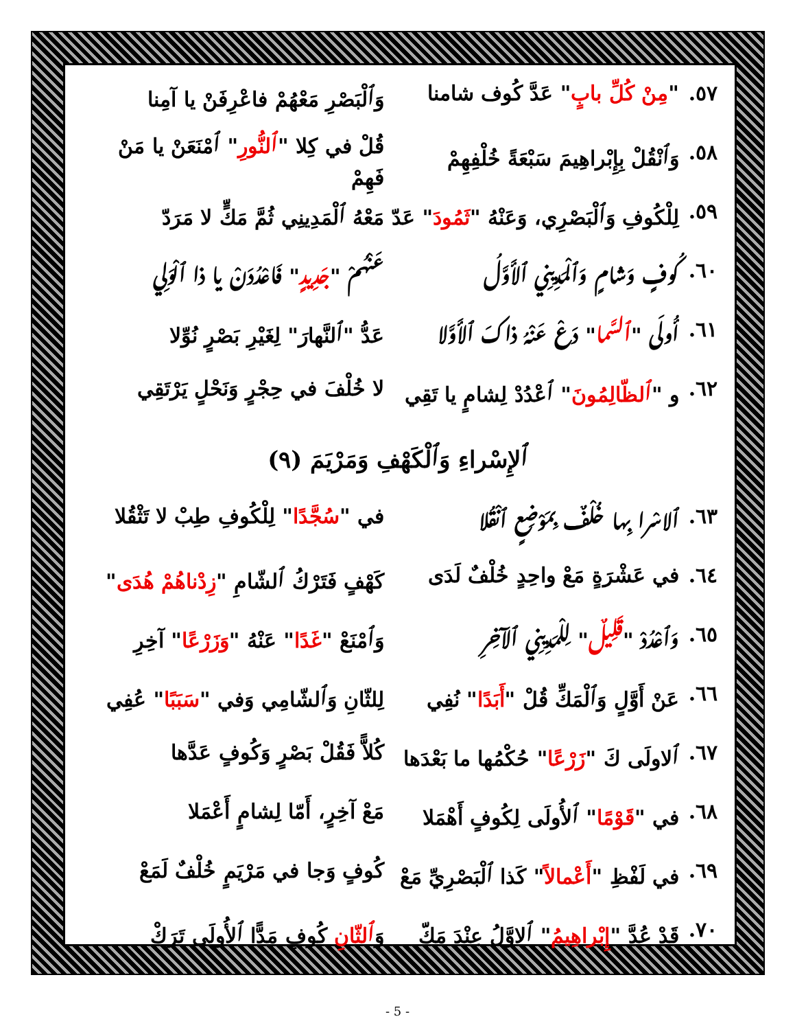٥٧. "مِنْ كُلِّ بابٍ" عَدَّ كُوف شامنا وَٱلْبَصْرِ مَعْهُمْ فاعْرِفَنْ يا آمِنا
٥٨. وَٱنْقُلْ بِإِبْراهِيمَ سَبْعَةً خُلْفِهِمْ قُلْ في كِلا "ٱلنُّورِ" ٱمْنَعَنْ يا مَنْ فَهِمْ
٥٩. لِلْكُوفِ وَٱلْبَصْرِي، وَعَنْهُ "ثَمُودَ" عَدّ مَعْهُ ٱلْمَدِينِي ثُمَّ مَكٍّ لا مَرَدّ
٦٠. كُوفٍ وَشامٍ وَٱلْمَدِينِي ٱلأَوَّلُ عَنْهُمْ "جَدِيدٍ" فَاعْدُدَنْ يا ذا ٱلْوَلِي
٦١. أُولَى "ٱلسَّما" دَعْ عَنْهُ ذاكَ ٱلأَوَّلا عَدُّ "ٱلنَّهارَ" لِغَيْرِ بَصْرٍ نُوِّلا
٦٢. و "ٱلظّالِمُونَ" ٱعْدُدْ لِشامٍ يا تَقِي لا خُلْفَ في حِجْرٍ وَنَحْلٍ يَرْتَقِي
ٱلإِسْراءِ وَٱلْكَهْفِ وَمَرْيَمَ (٩)
٦٣. ٱلاسْرا بِها خُلْفٌ بِمَوْضِعٍ ٱنْقُلا في "سُجَّدًا" لِلْكُوفِ طِبْ لا تَثْقُلا
٦٤. في عَشْرَةٍ مَعْ واحِدٍ خُلْفٌ لَدَى كَهْفٍ فَتَرْكُ ٱلشّامِ "زِدْناهُمْ هُدَى"
٦٥. وَٱعْدُدْ "قَلِيلٌ" لِلْمَدِينِي ٱلآخِرِ وَٱمْنَعْ "غَدًا" عَنْهُ "وَزَرْعًا" آخِرِ
٦٦. عَنْ أَوَّلٍ وَٱلْمَكِّ قُلْ "أَبَدًا" نُفِي لِلثّانِ وَٱلشّامِي وَفي "سَبَبًا" عُفِي
٦٧. ٱلاولَى كَ "زَرْعًا" حُكْمُها ما بَعْدَها كُلاًّ فَقُلْ بَصْرٍ وَكُوفٍ عَدَّها
٦٨. في "قَوْمًا" ٱلأُولَى لِكُوفٍ أَهْمَلا مَعْ آخِرٍ، أَمّا لِشامٍ أَعْمَلا
٦٩. في لَفْظِ "أَعْمالاً" كَذا ٱلْبَصْرِيِّ مَعْ كُوفٍ وَجا في مَرْيَمٍ خُلْفٌ لَمَعْ
٧٠. قَدْ عُدَّ "إِبْراهِيمُ" ٱلاوَّلُ عِنْدَ مَكّ وَٱلثّانِ كُوفٍ مَدًّا ٱلأُولَى تَرَكْ
- 5 -